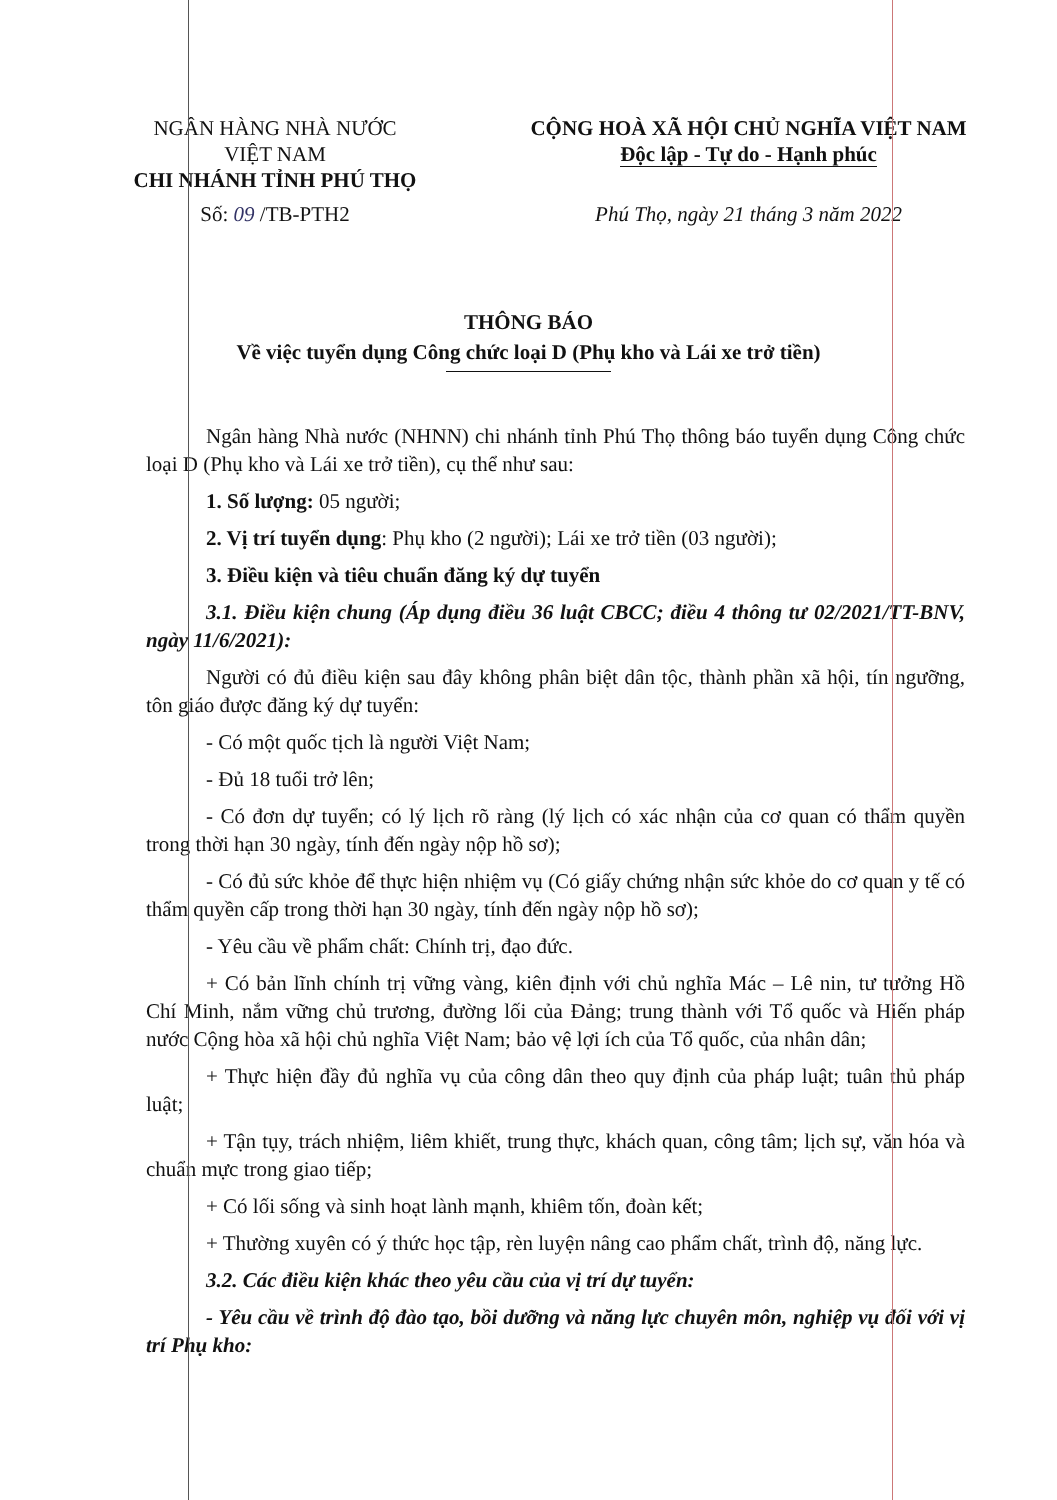NGÂN HÀNG NHÀ NƯỚC
VIỆT NAM
CHI NHÁNH TỈNH PHÚ THỌ
Số: 09 /TB-PTH2
CỘNG HOÀ XÃ HỘI CHỦ NGHĨA VIỆT NAM
Độc lập - Tự do - Hạnh phúc
Phú Thọ, ngày 21 tháng 3 năm 2022
THÔNG BÁO
Về việc tuyển dụng Công chức loại D (Phụ kho và Lái xe trở tiền)
Ngân hàng Nhà nước (NHNN) chi nhánh tỉnh Phú Thọ thông báo tuyển dụng Công chức loại D (Phụ kho và Lái xe trở tiền), cụ thể như sau:
1. Số lượng: 05 người;
2. Vị trí tuyển dụng: Phụ kho (2 người); Lái xe trở tiền (03 người);
3. Điều kiện và tiêu chuẩn đăng ký dự tuyển
3.1. Điều kiện chung (Áp dụng điều 36 luật CBCC; điều 4 thông tư 02/2021/TT-BNV, ngày 11/6/2021):
Người có đủ điều kiện sau đây không phân biệt dân tộc, thành phần xã hội, tín ngưỡng, tôn giáo được đăng ký dự tuyển:
- Có một quốc tịch là người Việt Nam;
- Đủ 18 tuổi trở lên;
- Có đơn dự tuyển; có lý lịch rõ ràng (lý lịch có xác nhận của cơ quan có thẩm quyền trong thời hạn 30 ngày, tính đến ngày nộp hồ sơ);
- Có đủ sức khỏe để thực hiện nhiệm vụ (Có giấy chứng nhận sức khỏe do cơ quan y tế có thẩm quyền cấp trong thời hạn 30 ngày, tính đến ngày nộp hồ sơ);
- Yêu cầu về phẩm chất: Chính trị, đạo đức.
+ Có bản lĩnh chính trị vững vàng, kiên định với chủ nghĩa Mác – Lê nin, tư tưởng Hồ Chí Minh, nắm vững chủ trương, đường lối của Đảng; trung thành với Tổ quốc và Hiến pháp nước Cộng hòa xã hội chủ nghĩa Việt Nam; bảo vệ lợi ích của Tổ quốc, của nhân dân;
+ Thực hiện đầy đủ nghĩa vụ của công dân theo quy định của pháp luật; tuân thủ pháp luật;
+ Tận tụy, trách nhiệm, liêm khiết, trung thực, khách quan, công tâm; lịch sự, văn hóa và chuẩn mực trong giao tiếp;
+ Có lối sống và sinh hoạt lành mạnh, khiêm tốn, đoàn kết;
+ Thường xuyên có ý thức học tập, rèn luyện nâng cao phẩm chất, trình độ, năng lực.
3.2. Các điều kiện khác theo yêu cầu của vị trí dự tuyển:
- Yêu cầu về trình độ đào tạo, bồi dưỡng và năng lực chuyên môn, nghiệp vụ đối với vị trí Phụ kho: